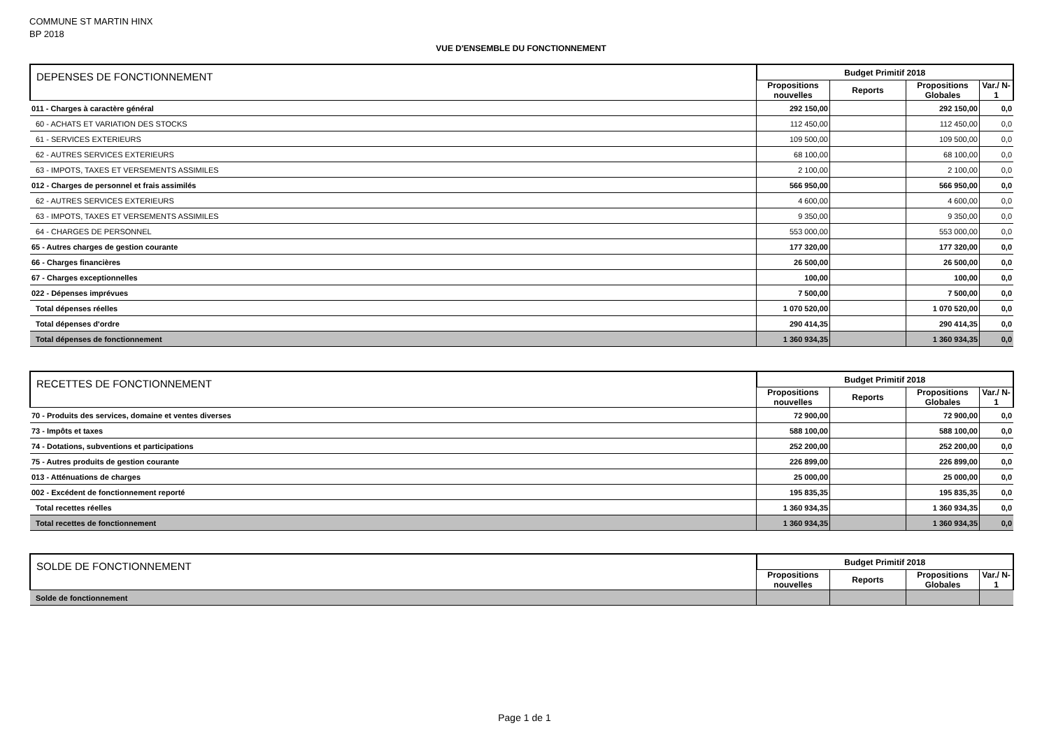COMMUNE ST MARTIN HINX
BP 2018
VUE D'ENSEMBLE DU FONCTIONNEMENT
| DEPENSES DE FONCTIONNEMENT | Budget Primitif 2018 | | | |
| --- | --- | --- | --- | --- |
| | Propositions nouvelles | Reports | Propositions Globales | Var./ N-1 |
| 011 - Charges à caractère général | 292 150,00 | | 292 150,00 | 0,0 |
| 60 - ACHATS ET VARIATION DES STOCKS | 112 450,00 | | 112 450,00 | 0,0 |
| 61 - SERVICES EXTERIEURS | 109 500,00 | | 109 500,00 | 0,0 |
| 62 - AUTRES SERVICES EXTERIEURS | 68 100,00 | | 68 100,00 | 0,0 |
| 63 - IMPOTS, TAXES ET VERSEMENTS ASSIMILES | 2 100,00 | | 2 100,00 | 0,0 |
| 012 - Charges de personnel et frais assimilés | 566 950,00 | | 566 950,00 | 0,0 |
| 62 - AUTRES SERVICES EXTERIEURS | 4 600,00 | | 4 600,00 | 0,0 |
| 63 - IMPOTS, TAXES ET VERSEMENTS ASSIMILES | 9 350,00 | | 9 350,00 | 0,0 |
| 64 - CHARGES DE PERSONNEL | 553 000,00 | | 553 000,00 | 0,0 |
| 65 - Autres charges de gestion courante | 177 320,00 | | 177 320,00 | 0,0 |
| 66 - Charges financières | 26 500,00 | | 26 500,00 | 0,0 |
| 67 - Charges exceptionnelles | 100,00 | | 100,00 | 0,0 |
| 022 - Dépenses imprévues | 7 500,00 | | 7 500,00 | 0,0 |
| Total dépenses réelles | 1 070 520,00 | | 1 070 520,00 | 0,0 |
| Total dépenses d'ordre | 290 414,35 | | 290 414,35 | 0,0 |
| Total dépenses de fonctionnement | 1 360 934,35 | | 1 360 934,35 | 0,0 |
| RECETTES DE FONCTIONNEMENT | Budget Primitif 2018 | | | |
| --- | --- | --- | --- | --- |
| | Propositions nouvelles | Reports | Propositions Globales | Var./ N-1 |
| 70 - Produits des services, domaine et ventes diverses | 72 900,00 | | 72 900,00 | 0,0 |
| 73 - Impôts et taxes | 588 100,00 | | 588 100,00 | 0,0 |
| 74 - Dotations, subventions et participations | 252 200,00 | | 252 200,00 | 0,0 |
| 75 - Autres produits de gestion courante | 226 899,00 | | 226 899,00 | 0,0 |
| 013 - Atténuations de charges | 25 000,00 | | 25 000,00 | 0,0 |
| 002 - Excédent de fonctionnement reporté | 195 835,35 | | 195 835,35 | 0,0 |
| Total recettes réelles | 1 360 934,35 | | 1 360 934,35 | 0,0 |
| Total recettes de fonctionnement | 1 360 934,35 | | 1 360 934,35 | 0,0 |
| SOLDE DE FONCTIONNEMENT | Budget Primitif 2018 | | | |
| --- | --- | --- | --- | --- |
| | Propositions nouvelles | Reports | Propositions Globales | Var./ N-1 |
| Solde de fonctionnement | | | | |
Page 1 de 1